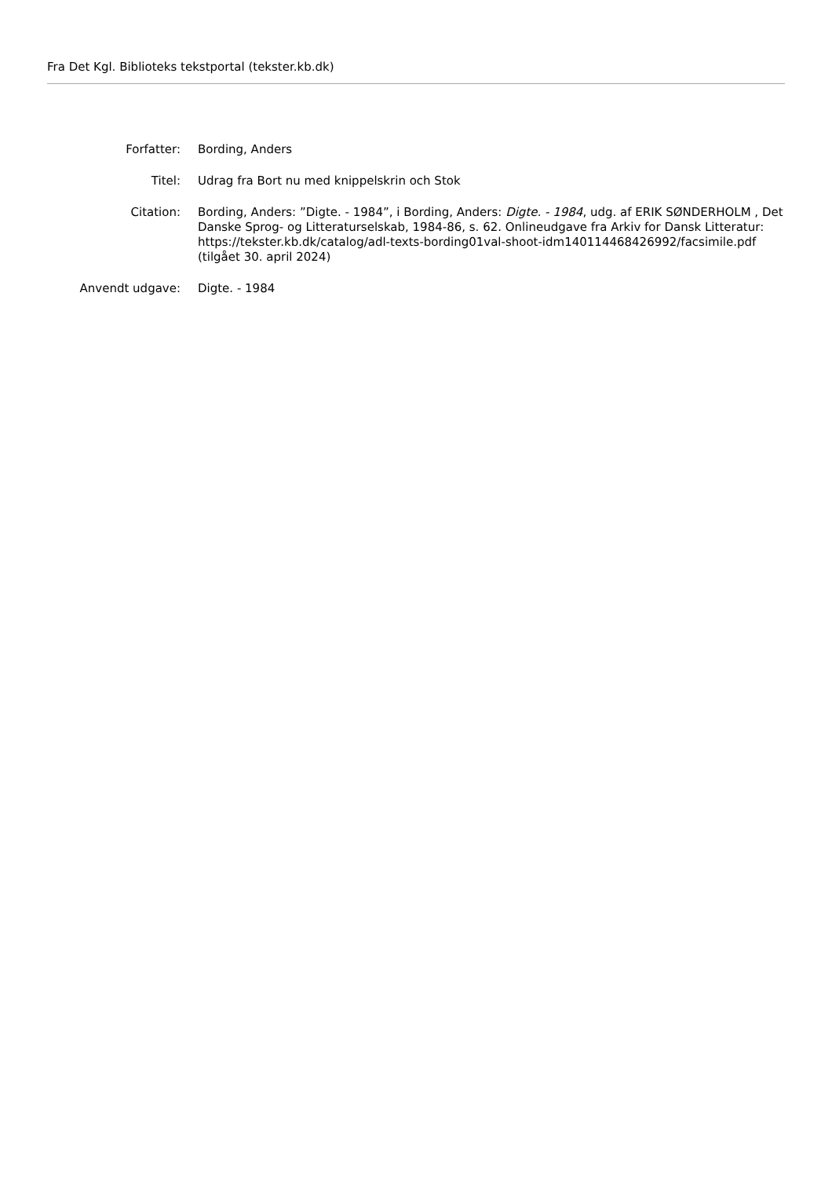Fra Det Kgl. Biblioteks tekstportal (tekster.kb.dk)
| Forfatter: | Bording, Anders |
| Titel: | Udrag fra Bort nu med knippelskrin och Stok |
| Citation: | Bording, Anders: ”Digte. - 1984”, i Bording, Anders: Digte. - 1984 , udg. af ERIK SØNDERHOLM , Det Danske Sprog- og Litteraturselskab, 1984-86, s. 62. Onlineudgave fra Arkiv for Dansk Litteratur: https://tekster.kb.dk/catalog/adl-texts-bording01val-shoot-idm140114468426992/facsimile.pdf (tilgået 30. april 2024) |
| Anvendt udgave: | Digte. - 1984 |